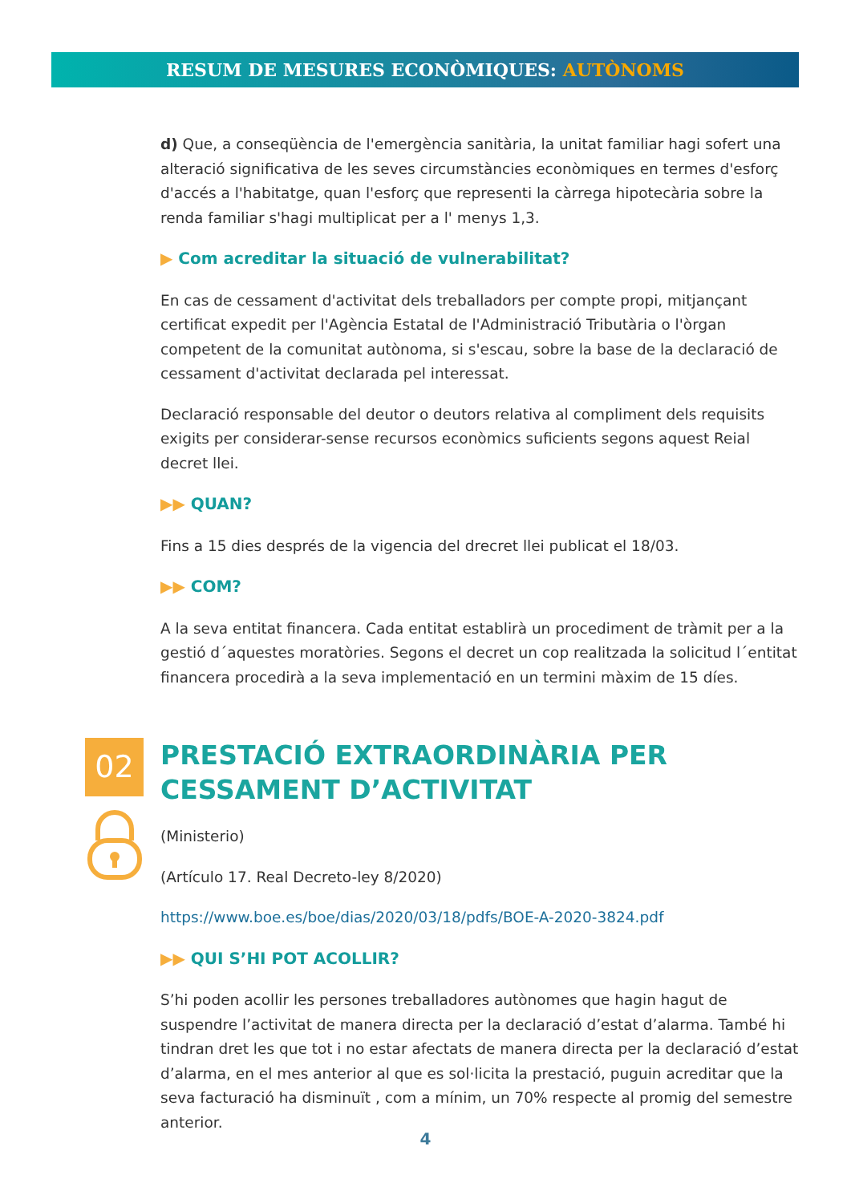RESUM DE MESURES ECONÒMIQUES: AUTÒNOMS
d) Que, a conseqüència de l'emergència sanitària, la unitat familiar hagi sofert una alteració significativa de les seves circumstàncies econòmiques en termes d'esforç d'accés a l'habitatge, quan l'esforç que representi la càrrega hipotecària sobre la renda familiar s'hagi multiplicat per a l' menys 1,3.
▶ Com acreditar la situació de vulnerabilitat?
En cas de cessament d'activitat dels treballadors per compte propi, mitjançant certificat expedit per l'Agència Estatal de l'Administració Tributària o l'òrgan competent de la comunitat autònoma, si s'escau, sobre la base de la declaració de cessament d'activitat declarada pel interessat.
Declaració responsable del deutor o deutors relativa al compliment dels requisits exigits per considerar-sense recursos econòmics suficients segons aquest Reial decret llei.
▶▶ QUAN?
Fins a 15 dies després de la vigencia del drecret llei publicat el 18/03.
▶▶ COM?
A la seva entitat financera. Cada entitat establirà un procediment de tràmit per a la gestió d´aquestes moratòries. Segons el decret un cop realitzada la solicitud l´entitat financera procedirà a la seva implementació en un termini màxim de 15 díes.
02
PRESTACIÓ EXTRAORDINÀRIA PER CESSAMENT D’ACTIVITAT
(Ministerio)
(Artículo 17. Real Decreto-ley 8/2020)
https://www.boe.es/boe/dias/2020/03/18/pdfs/BOE-A-2020-3824.pdf
▶▶ QUI S’HI POT ACOLLIR?
S’hi poden acollir les persones treballadores autònomes que hagin hagut de suspendre l’activitat de manera directa per la declaració d’estat d’alarma. També hi tindran dret les que tot i no estar afectats de manera directa per la declaració d’estat d’alarma, en el mes anterior al que es sol·licita la prestació, puguin acreditar que la seva facturació ha disminuït , com a mínim, un 70% respecte al promig del semestre anterior.
4